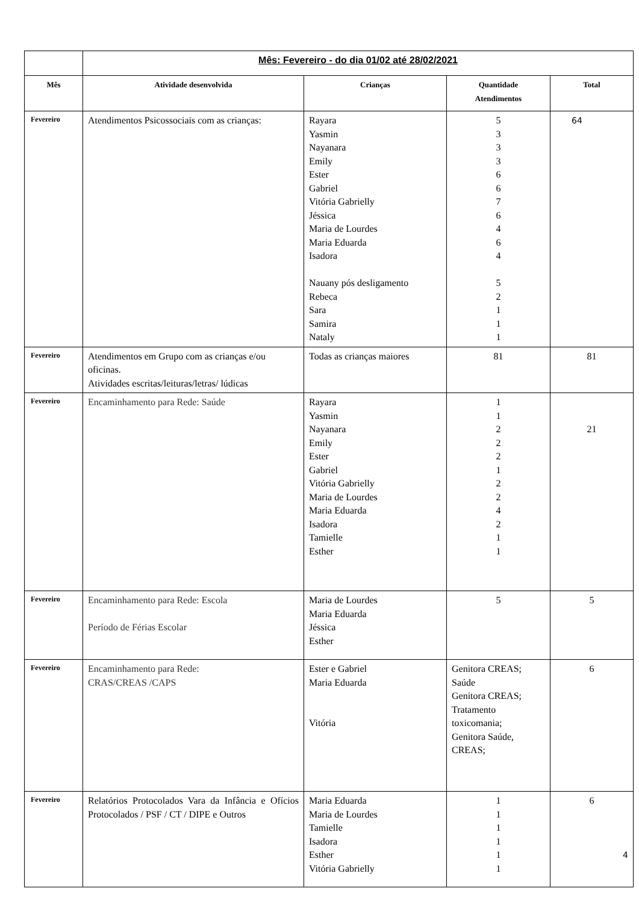| | Mês: Fevereiro - do dia 01/02 até 28/02/2021 | | | |
| Mês | Atividade desenvolvida | Crianças | Quantidade Atendimentos | Total |
| Fevereiro | Atendimentos Psicossociais com as crianças: | Rayara Yasmin Nayanara Emily Ester Gabriel Vitória Gabrielly Jéssica Maria de Lourdes Maria Eduarda Isadora Nauany pós desligamento Rebeca Sara Samira Nataly | 5 3 3 3 6 6 7 6 4 6 4 5 2 1 1 1 | 64 |
| Fevereiro | Atendimentos em Grupo com as crianças e/ou oficinas. Atividades escritas/leituras/letras/ lúdicas | Todas as crianças maiores | 81 | 81 |
| Fevereiro | Encaminhamento para Rede: Saúde | Rayara Yasmin Nayanara Emily Ester Gabriel Vitória Gabrielly Maria de Lourdes Maria Eduarda Isadora Tamielle Esther | 1 1 2 2 2 1 2 2 4 2 1 1 | 21 |
| Fevereiro | Encaminhamento para Rede: Escola Período de Férias Escolar | Maria de Lourdes Maria Eduarda Jéssica Esther | 5 | 5 |
| Fevereiro | Encaminhamento para Rede: CRAS/CREAS /CAPS | Ester e Gabriel Maria Eduarda Vitória | Genitora CREAS; Saúde Genitora CREAS; Tratamento toxicomania; Genitora Saúde, CREAS; | 6 |
| Fevereiro | Relatórios Protocolados Vara da Infância e Ofícios Protocolados / PSF / CT / DIPE e Outros | Maria Eduarda Maria de Lourdes Tamielle Isadora Esther Vitória Gabrielly | 1 1 1 1 1 1 | 6 4 |